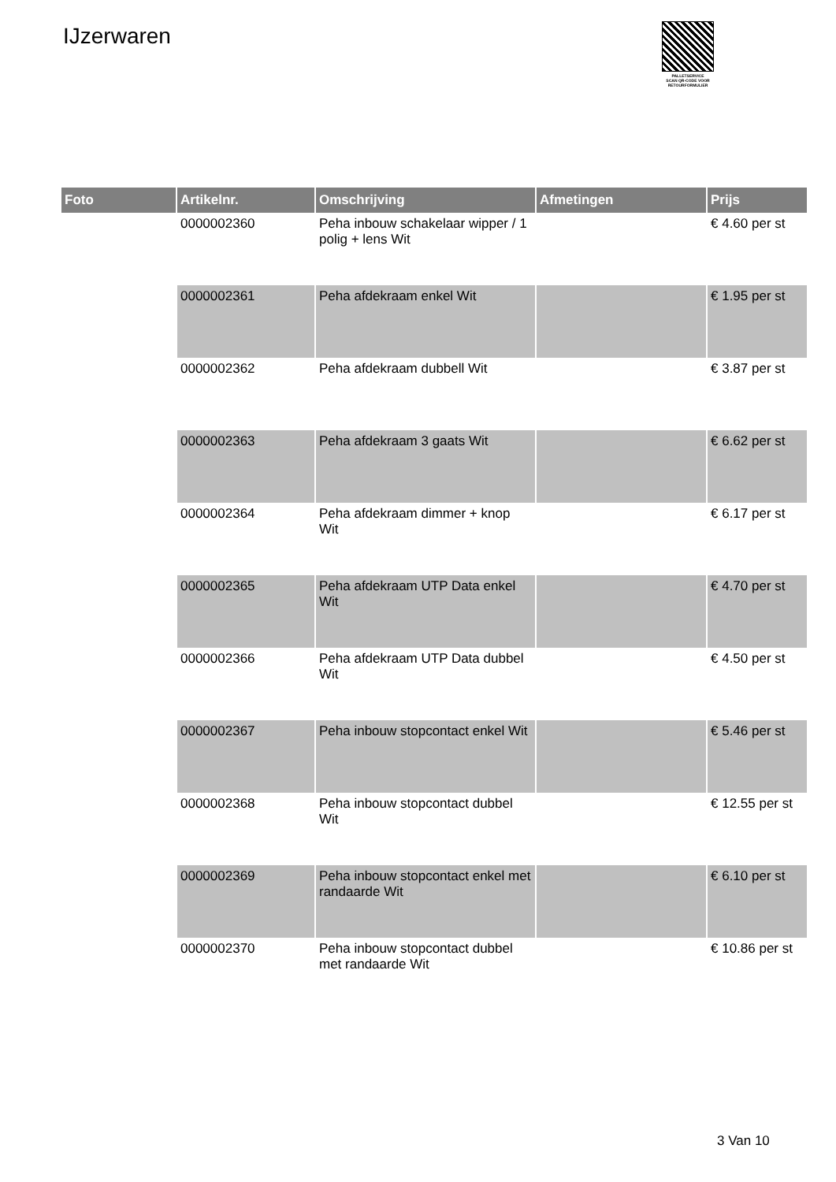IJzerwaren
PALLETSERVICE
SCAN QR-CODE VOOR RETOURFORMULIER
| Foto | Artikelnr. | Omschrijving | Afmetingen | Prijs |
| --- | --- | --- | --- | --- |
| | 0000002360 | Peha inbouw schakelaar wipper / 1 polig + lens Wit | | € 4.60 per st |
| | 0000002361 | Peha afdekraam enkel Wit | | € 1.95 per st |
| | 0000002362 | Peha afdekraam dubbell Wit | | € 3.87 per st |
| | 0000002363 | Peha afdekraam 3 gaats Wit | | € 6.62 per st |
| | 0000002364 | Peha afdekraam dimmer + knop Wit | | € 6.17 per st |
| | 0000002365 | Peha afdekraam UTP Data enkel Wit | | € 4.70 per st |
| | 0000002366 | Peha afdekraam UTP Data dubbel Wit | | € 4.50 per st |
| | 0000002367 | Peha inbouw stopcontact enkel Wit | | € 5.46 per st |
| | 0000002368 | Peha inbouw stopcontact dubbel Wit | | € 12.55 per st |
| | 0000002369 | Peha inbouw stopcontact enkel met randaarde Wit | | € 6.10 per st |
| | 0000002370 | Peha inbouw stopcontact dubbel met randaarde Wit | | € 10.86 per st |
3 Van 10